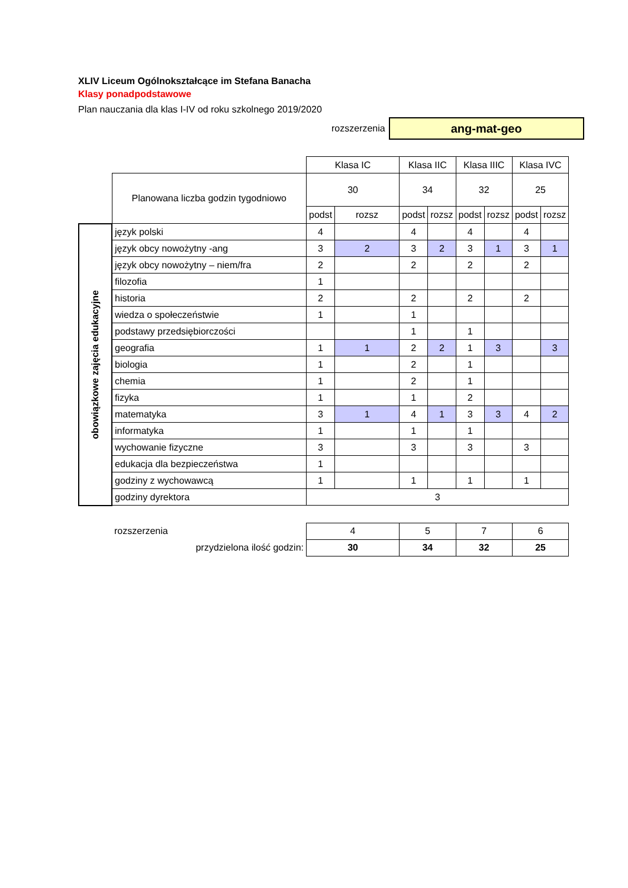XLIV Liceum Ogólnokształcące im Stefana Banacha
Klasy ponadpodstawowe
Plan nauczania dla klas I-IV od roku szkolnego 2019/2020
rozszerzenia
ang-mat-geo
| | | Klasa IC | | Klasa IIC | | Klasa IIIC | | Klasa IVC | |
| --- | --- | --- | --- | --- | --- | --- | --- | --- | --- |
| | Planowana liczba godzin tygodniowo | 30 | | 34 | | 32 | | 25 | |
| | | podst | rozsz | podst | rozsz | podst | rozsz | podst | rozsz |
| obowiązkowe zajęcia edukacyjne | język polski | 4 | | 4 | | 4 | | 4 | |
| | język obcy nowożytny -ang | 3 | 2 | 3 | 2 | 3 | 1 | 3 | 1 |
| | język obcy nowożytny – niem/fra | 2 | | 2 | | 2 | | 2 | |
| | filozofia | 1 | | | | | | | |
| | historia | 2 | | 2 | | 2 | | 2 | |
| | wiedza o społeczeństwie | 1 | | 1 | | | | | |
| | podstawy przedsiębiorczości | | | 1 | | 1 | | | |
| | geografia | 1 | 1 | 2 | 2 | 1 | 3 | | 3 |
| | biologia | 1 | | 2 | | 1 | | | |
| | chemia | 1 | | 2 | | 1 | | | |
| | fizyka | 1 | | 1 | | 2 | | | |
| | matematyka | 3 | 1 | 4 | 1 | 3 | 3 | 4 | 2 |
| | informatyka | 1 | | 1 | | 1 | | | |
| | wychowanie fizyczne | 3 | | 3 | | 3 | | 3 | |
| | edukacja dla bezpieczeństwa | 1 | | | | | | | |
| | godziny z wychowawcą | 1 | | 1 | | 1 | | 1 | |
| | godziny dyrektora | 3 | | | | | | | |
| | rozszerzenia | 4 | | 5 | | 7 | | 6 | |
| | przydzielona ilość godzin: | 30 | | 34 | | 32 | | 25 | |